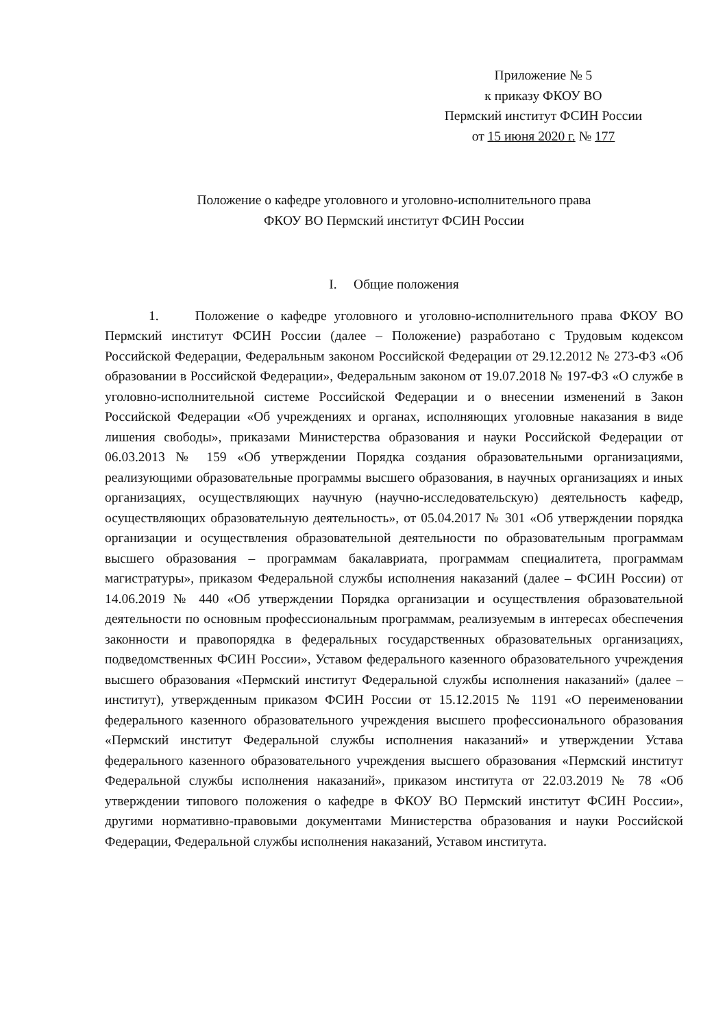Приложение № 5
к приказу ФКОУ ВО
Пермский институт ФСИН России
от 15 июня 2020 г. № 177
Положение о кафедре уголовного и уголовно-исполнительного права
ФКОУ ВО Пермский институт ФСИН России
I. Общие положения
1. Положение о кафедре уголовного и уголовно-исполнительного права ФКОУ ВО Пермский институт ФСИН России (далее – Положение) разработано с Трудовым кодексом Российской Федерации, Федеральным законом Российской Федерации от 29.12.2012 № 273-ФЗ «Об образовании в Российской Федерации», Федеральным законом от 19.07.2018 № 197-ФЗ «О службе в уголовно-исполнительной системе Российской Федерации и о внесении изменений в Закон Российской Федерации «Об учреждениях и органах, исполняющих уголовные наказания в виде лишения свободы», приказами Министерства образования и науки Российской Федерации от 06.03.2013 № 159 «Об утверждении Порядка создания образовательными организациями, реализующими образовательные программы высшего образования, в научных организациях и иных организациях, осуществляющих научную (научно-исследовательскую) деятельность кафедр, осуществляющих образовательную деятельность», от 05.04.2017 № 301 «Об утверждении порядка организации и осуществления образовательной деятельности по образовательным программам высшего образования – программам бакалавриата, программам специалитета, программам магистратуры», приказом Федеральной службы исполнения наказаний (далее – ФСИН России) от 14.06.2019 № 440 «Об утверждении Порядка организации и осуществления образовательной деятельности по основным профессиональным программам, реализуемым в интересах обеспечения законности и правопорядка в федеральных государственных образовательных организациях, подведомственных ФСИН России», Уставом федерального казенного образовательного учреждения высшего образования «Пермский институт Федеральной службы исполнения наказаний» (далее – институт), утвержденным приказом ФСИН России от 15.12.2015 № 1191 «О переименовании федерального казенного образовательного учреждения высшего профессионального образования «Пермский институт Федеральной службы исполнения наказаний» и утверждении Устава федерального казенного образовательного учреждения высшего образования «Пермский институт Федеральной службы исполнения наказаний», приказом института от 22.03.2019 № 78 «Об утверждении типового положения о кафедре в ФКОУ ВО Пермский институт ФСИН России», другими нормативно-правовыми документами Министерства образования и науки Российской Федерации, Федеральной службы исполнения наказаний, Уставом института.